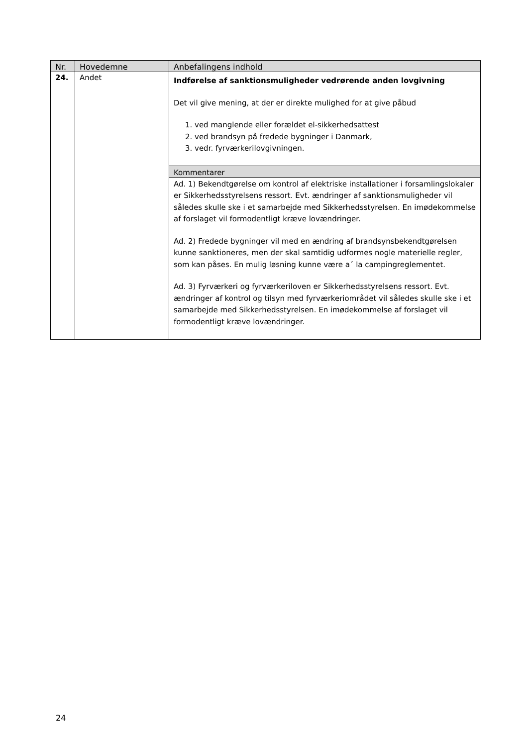| Nr. | Hovedemne | Anbefalingens indhold |
| --- | --- | --- |
| 24. | Andet | Indførelse af sanktionsmuligheder vedrørende anden lovgivning Det vil give mening, at der er direkte mulighed for at give påbud 1. ved manglende eller forældet el-sikkerhedsattest 2. ved brandsyn på fredede bygninger i Danmark, 3. vedr. fyrværkerilovgivningen. |
| | | Kommentarer |
| | | Ad. 1) Bekendtgørelse om kontrol af elektriske installationer i forsamlingslokaler er Sikkerhedsstyrelsens ressort. Evt. ændringer af sanktionsmuligheder vil således skulle ske i et samarbejde med Sikkerhedsstyrelsen. En imødekommelse af forslaget vil formodentligt kræve lovændringer. Ad. 2) Fredede bygninger vil med en ændring af brandsynsbekendtgørelsen kunne sanktioneres, men der skal samtidig udformes nogle materielle regler, som kan påses. En mulig løsning kunne være a´ la campingreglementet. Ad. 3) Fyrværkeri og fyrværkeriloven er Sikkerhedsstyrelsens ressort. Evt. ændringer af kontrol og tilsyn med fyrværkeriområdet vil således skulle ske i et samarbejde med Sikkerhedsstyrelsen. En imødekommelse af forslaget vil formodentligt kræve lovændringer. |
24